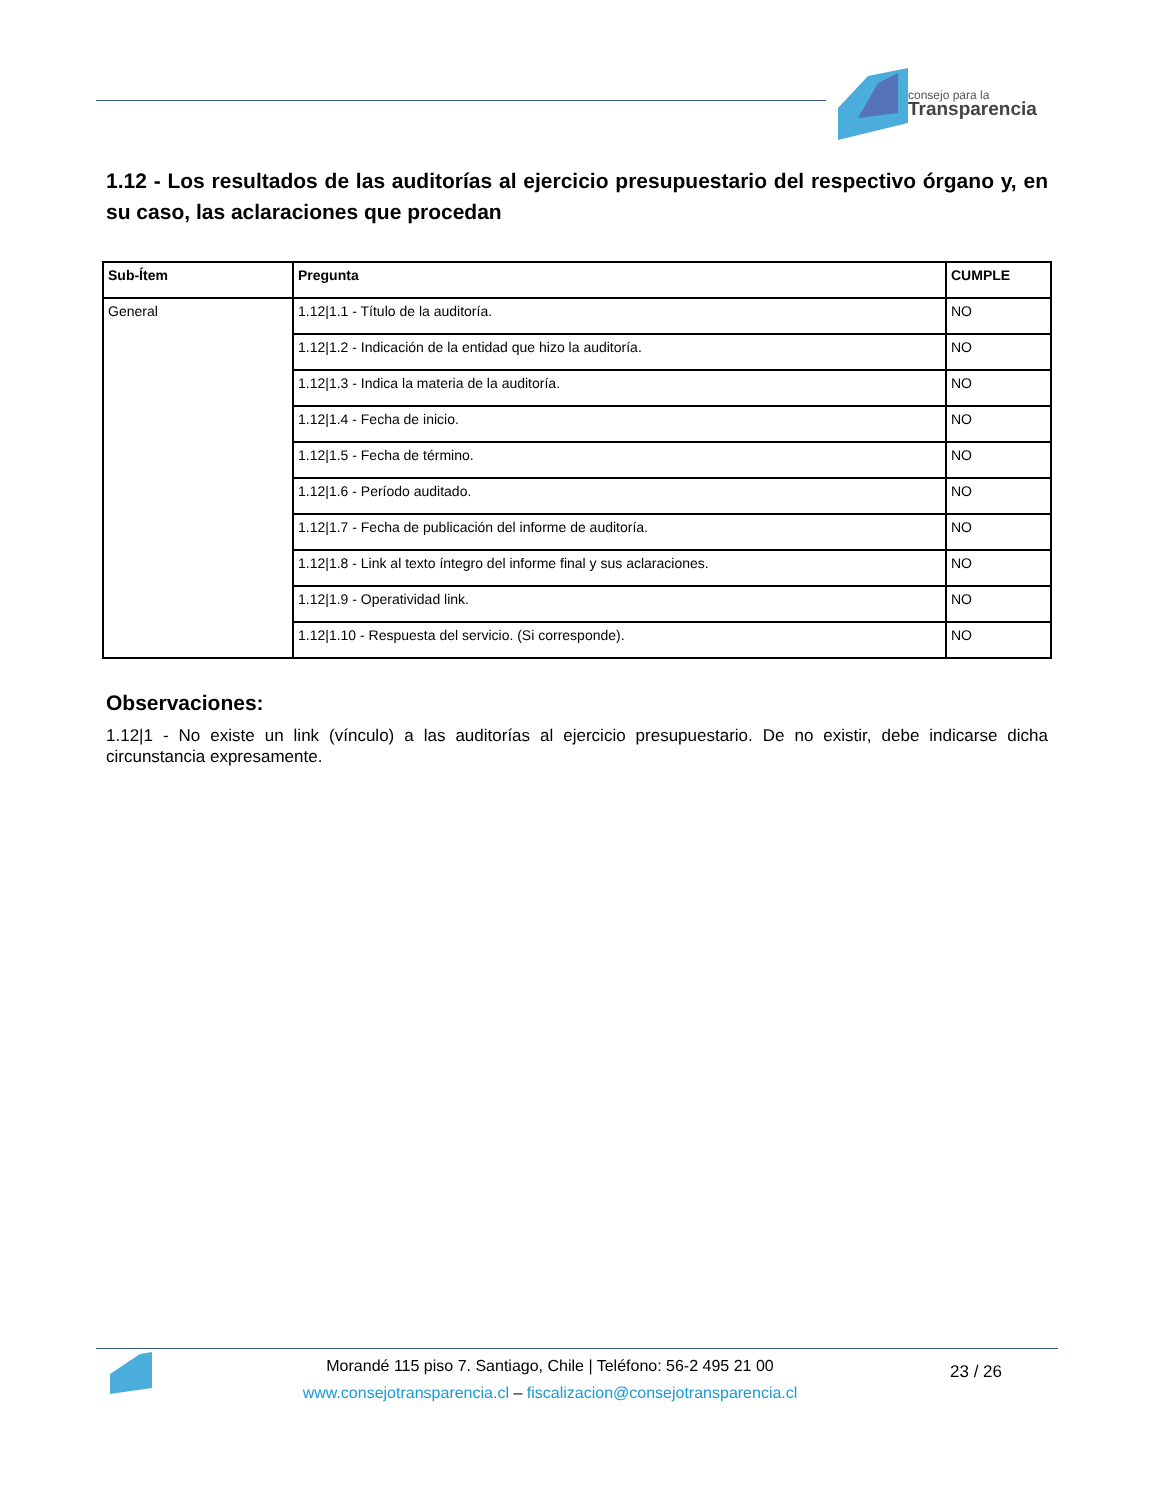consejo para la
Transparencia
1.12 - Los resultados de las auditorías al ejercicio presupuestario del respectivo órgano y, en su caso, las aclaraciones que procedan
| Sub-Ítem | Pregunta | CUMPLE |
| --- | --- | --- |
| General | 1.12/1.1 - Título de la auditoría. | NO |
| | 1.12/1.2 - Indicación de la entidad que hizo la auditoría. | NO |
| | 1.12/1.3 - Indica la materia de la auditoría. | NO |
| | 1.12/1.4 - Fecha de inicio. | NO |
| | 1.12/1.5 - Fecha de término. | NO |
| | 1.12/1.6 - Período auditado. | NO |
| | 1.12/1.7 - Fecha de publicación del informe de auditoría. | NO |
| | 1.12/1.8 - Link al texto íntegro del informe final y sus aclaraciones. | NO |
| | 1.12/1.9 - Operatividad link. | NO |
| | 1.12/1.10 - Respuesta del servicio. (Si corresponde). | NO |
Observaciones:
1.12|1 - No existe un link (vínculo) a las auditorías al ejercicio presupuestario. De no existir, debe indicarse dicha circunstancia expresamente.
Morandé 115 piso 7. Santiago, Chile | Teléfono: 56-2 495 21 00
www.consejotransparencia.cl – fiscalizacion@consejotransparencia.cl
23 / 26